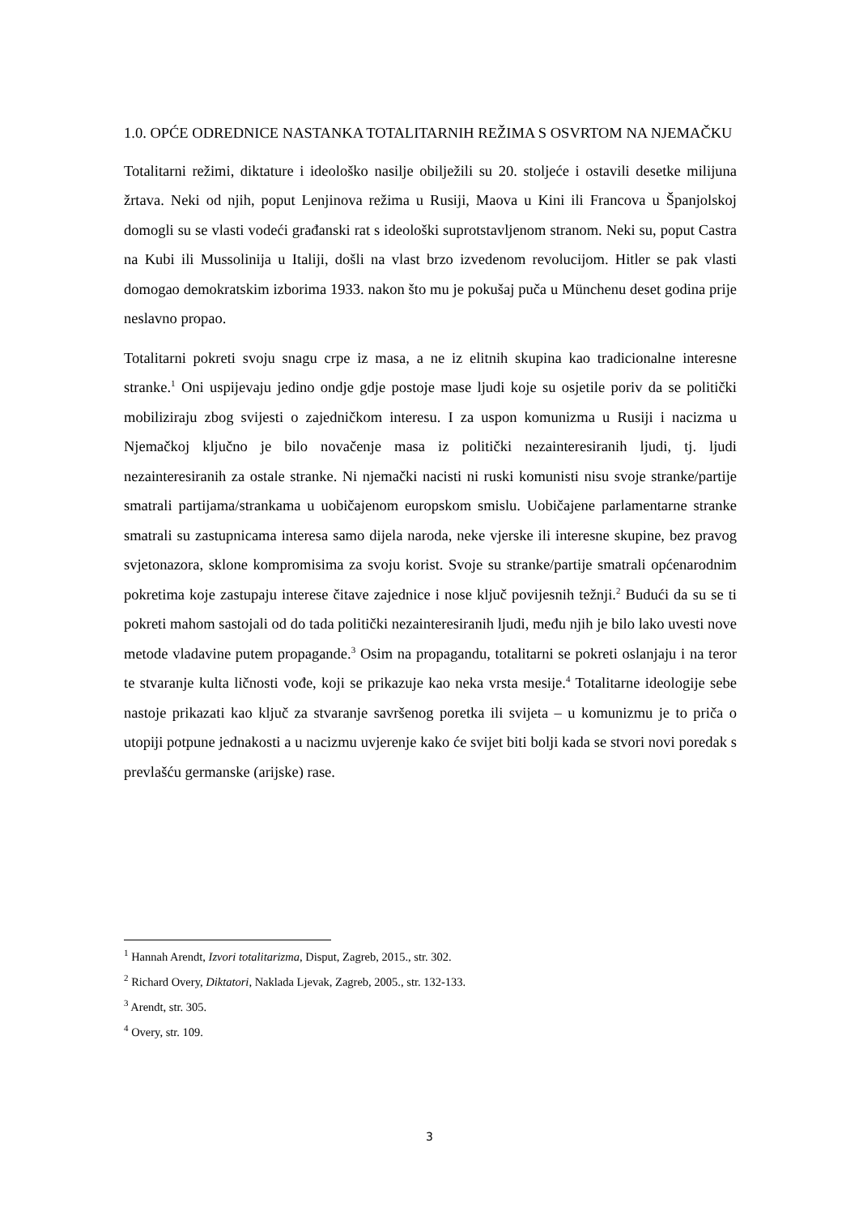1.0. OPĆE ODREDNICE NASTANKA TOTALITARNIH REŽIMA S OSVRTOM NA NJEMAČKU
Totalitarni režimi, diktature i ideološko nasilje obilježili su 20. stoljeće i ostavili desetke milijuna žrtava. Neki od njih, poput Lenjinova režima u Rusiji, Maova u Kini ili Francova u Španjolskoj domogli su se vlasti vodeći građanski rat s ideološki suprotstavljenom stranom. Neki su, poput Castra na Kubi ili Mussolinija u Italiji, došli na vlast brzo izvedenom revolucijom. Hitler se pak vlasti domogao demokratskim izborima 1933. nakon što mu je pokušaj puča u Münchenu deset godina prije neslavno propao.
Totalitarni pokreti svoju snagu crpe iz masa, a ne iz elitnih skupina kao tradicionalne interesne stranke.<sup>1</sup> Oni uspijevaju jedino ondje gdje postoje mase ljudi koje su osjetile poriv da se politički mobiliziraju zbog svijesti o zajedničkom interesu. I za uspon komunizma u Rusiji i nacizma u Njemačkoj ključno je bilo novačenje masa iz politički nezainteresiranih ljudi, tj. ljudi nezainteresiranih za ostale stranke. Ni njemački nacisti ni ruski komunisti nisu svoje stranke/partije smatrali partijama/strankama u uobičajenom europskom smislu. Uobičajene parlamentarne stranke smatrali su zastupnicama interesa samo dijela naroda, neke vjerske ili interesne skupine, bez pravog svjetonazora, sklone kompromisima za svoju korist. Svoje su stranke/partije smatrali općenarodnim pokretima koje zastupaju interese čitave zajednice i nose ključ povijesnih težnji.<sup>2</sup> Budući da su se ti pokreti mahom sastojali od do tada politički nezainteresiranih ljudi, među njih je bilo lako uvesti nove metode vladavine putem propagande.<sup>3</sup> Osim na propagandu, totalitarni se pokreti oslanjaju i na teror te stvaranje kulta ličnosti vođe, koji se prikazuje kao neka vrsta mesije.<sup>4</sup> Totalitarne ideologije sebe nastoje prikazati kao ključ za stvaranje savršenog poretka ili svijeta – u komunizmu je to priča o utopiji potpune jednakosti a u nacizmu uvjerenje kako će svijet biti bolji kada se stvori novi poredak s prevlašću germanske (arijske) rase.
<sup>1</sup> Hannah Arendt, Izvori totalitarizma, Disput, Zagreb, 2015., str. 302.
<sup>2</sup> Richard Overy, Diktatori, Naklada Ljevak, Zagreb, 2005., str. 132-133.
<sup>3</sup> Arendt, str. 305.
<sup>4</sup> Overy, str. 109.
3